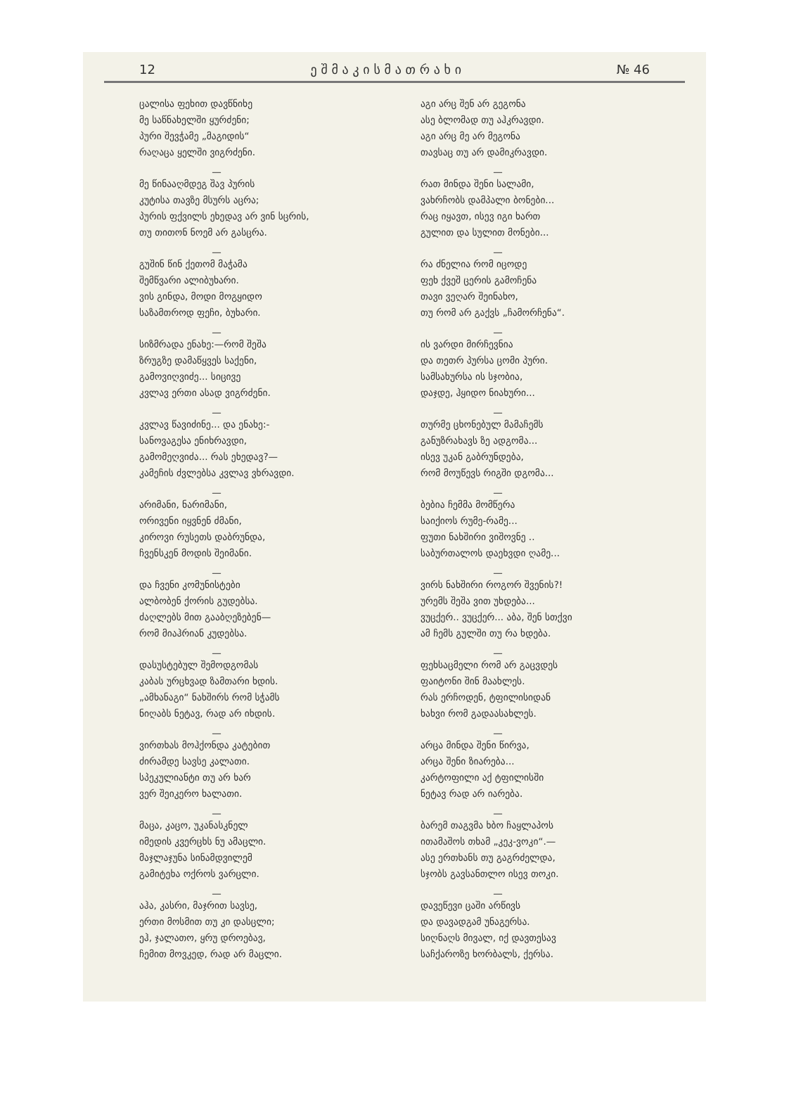12 ე შ მ ა კ ი ს მ ა თ რ ა ხ ი № 46
ცალისა ფეხით დავწნიხე
მე საწნახელში ყურძენი;
პური შევჭამე „მაგიდის“
რაღაცა ყელში ვიგრძენი.
—
მე წინააღმდეგ შავ პურის
კუტისა თავზე მსურს აცრა;
პურის ფქვილს ეხედავ არ ვინ სცრის,
თუ თითონ ნოემ არ გასცრა.
—
გუშინ წინ ქეთომ მაჭამა
შემწვარი ალიბუხარი.
ვის გინდა, მოდი მოგყიდო
საზამთროდ ფეჩი, ბუხარი.
—
სიზმრადა ენახე:—რომ შეშა
ზრუგზე დამაწყვეს საქენი,
გამოვიღვიძე... სიცივე
კვლავ ერთი ასად ვიგრძენი.
—
კვლავ წავიძინე... და ენახე:-
სანოვაგესა ენიხრავდი,
გამომეღვიძა... რას ეხედავ?—
კამეჩის ძვლებსა კვლავ ვხრავდი.
—
არიმანი, ნარიმანი,
ორივენი იყვნენ ძმანი,
კიროვი რუსეთს დაბრუნდა,
ჩვენსკენ მოდის შეიმანი.
—
და ჩვენი კომუნისტები
ალბობენ ქორის გუდებსა.
ძაღლებს მით გააბღეზებენ—
რომ მიაჰრიან კუდებსა.
—
დასუსტებულ შემოდგომას
კაბას ურცხვად ზამთარი ხდის.
„ამხანაგი“ ნახშირს რომ სჭამს
ნიღაბს ნეტავ, რად არ იხდის.
—
ვირთხას მოჰქონდა კატებით
ძირამდე სავსე კალათი.
სპეკულიანტი თუ არ ხარ
ვერ შეიკერო ხალათი.
—
მაცა, კაცო, უკანასკნელ
იმედის კვერცხს ნუ ამაცლი.
მაჯლაჯუნა სინამდვილემ
გამიტეხა ოქროს ვარცლი.
—
აჰა, კასრი, მაჯრით სავსე,
ერთი მოსმით თუ კი დასცლი;
ეჰ, ჯალათო, ყრუ დროებავ,
ჩემით მოვკედ, რად არ მაცლი.
აგი არც შენ არ გეგონა
ასე ბლომად თუ აჰკრავდი.
აგი არც მე არ მეგონა
თავსაც თუ არ დამიკრავდი.
—
რათ მინდა შენი სალამი,
ვახრჩობს დამპალი ბონები...
რაც იყავთ, ისევ იგი ხართ
გულით და სულით მონები...
—
რა ძნელია რომ იცოდე
ფეხ ქვეშ ცერის გამოჩენა
თავი ვეღარ შეინახო,
თუ რომ არ გაქვს „ჩამორჩენა“.
—
ის ვარდი მირჩევნია
და თეთრ პურსა ცომი პური.
სამსახურსა ის სჯობია,
დაჯდე, ჰყიდო ნიახური...
—
თურმე ცხონებულ მამაჩემს
განუზრახავს ზე ადგომა...
ისევ უკან გაბრუნდება,
რომ მოუწევს რიგში დგომა...
—
ბებია ჩემმა მომწერა
საიქიოს რუმე-რამე...
ფუთი ნახშირი ვიშოვნე ..
საბურთალოს დაეხვდი ღამე...
—
ვირს ნახშირი როგორ შვენის?!
ურემს შეშა ვით უხდება...
ვუცქერ.. ვუცქერ... აბა, შენ სთქვი
ამ ჩემს გულში თუ რა ხდება.
—
ფეხსაცმელი რომ არ გაცვდეს
ფაიტონი შინ მაახლეს.
რას ერჩოდენ, ტფილისიდან
ხახვი რომ გადაასახლეს.
—
არცა მინდა შენი წირვა,
არცა შენი ზიარება...
კარტოფილი აქ ტფილისში
ნეტავ რად არ იარება.
—
ბარემ თაგვმა ხბო ჩაყლაპოს
ითამაშოს თხამ „კეკ-ვოკი“.—
ასე ერთხანს თუ გაგრძელდა,
სჯობს გავსანთლო ისევ თოკი.
—
დავეწევი ცაში არწივს
და დავადგამ უნაგერსა.
სიღნაღს მივალ, იქ დავთესავ
საჩქაროზე ხორბალს, ქერსა.